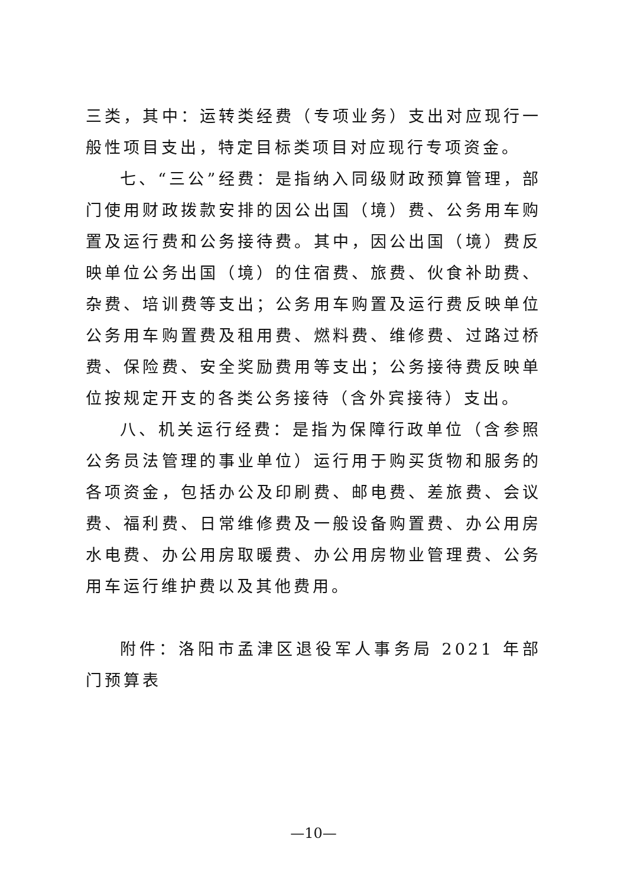三类，其中：运转类经费（专项业务）支出对应现行一般性项目支出，特定目标类项目对应现行专项资金。
七、“三公”经费：是指纳入同级财政预算管理，部门使用财政拨款安排的因公出国（境）费、公务用车购置及运行费和公务接待费。其中，因公出国（境）费反映单位公务出国（境）的住宿费、旅费、伙食补助费、杂费、培训费等支出；公务用车购置及运行费反映单位公务用车购置费及租用费、燃料费、维修费、过路过桥费、保险费、安全奖励费用等支出；公务接待费反映单位按规定开支的各类公务接待（含外宾接待）支出。
八、机关运行经费：是指为保障行政单位（含参照公务员法管理的事业单位）运行用于购买货物和服务的各项资金，包括办公及印刷费、邮电费、差旅费、会议费、福利费、日常维修费及一般设备购置费、办公用房水电费、办公用房取暖费、办公用房物业管理费、公务用车运行维护费以及其他费用。
附件：洛阳市孟津区退役军人事务局 2021 年部门预算表
—10—